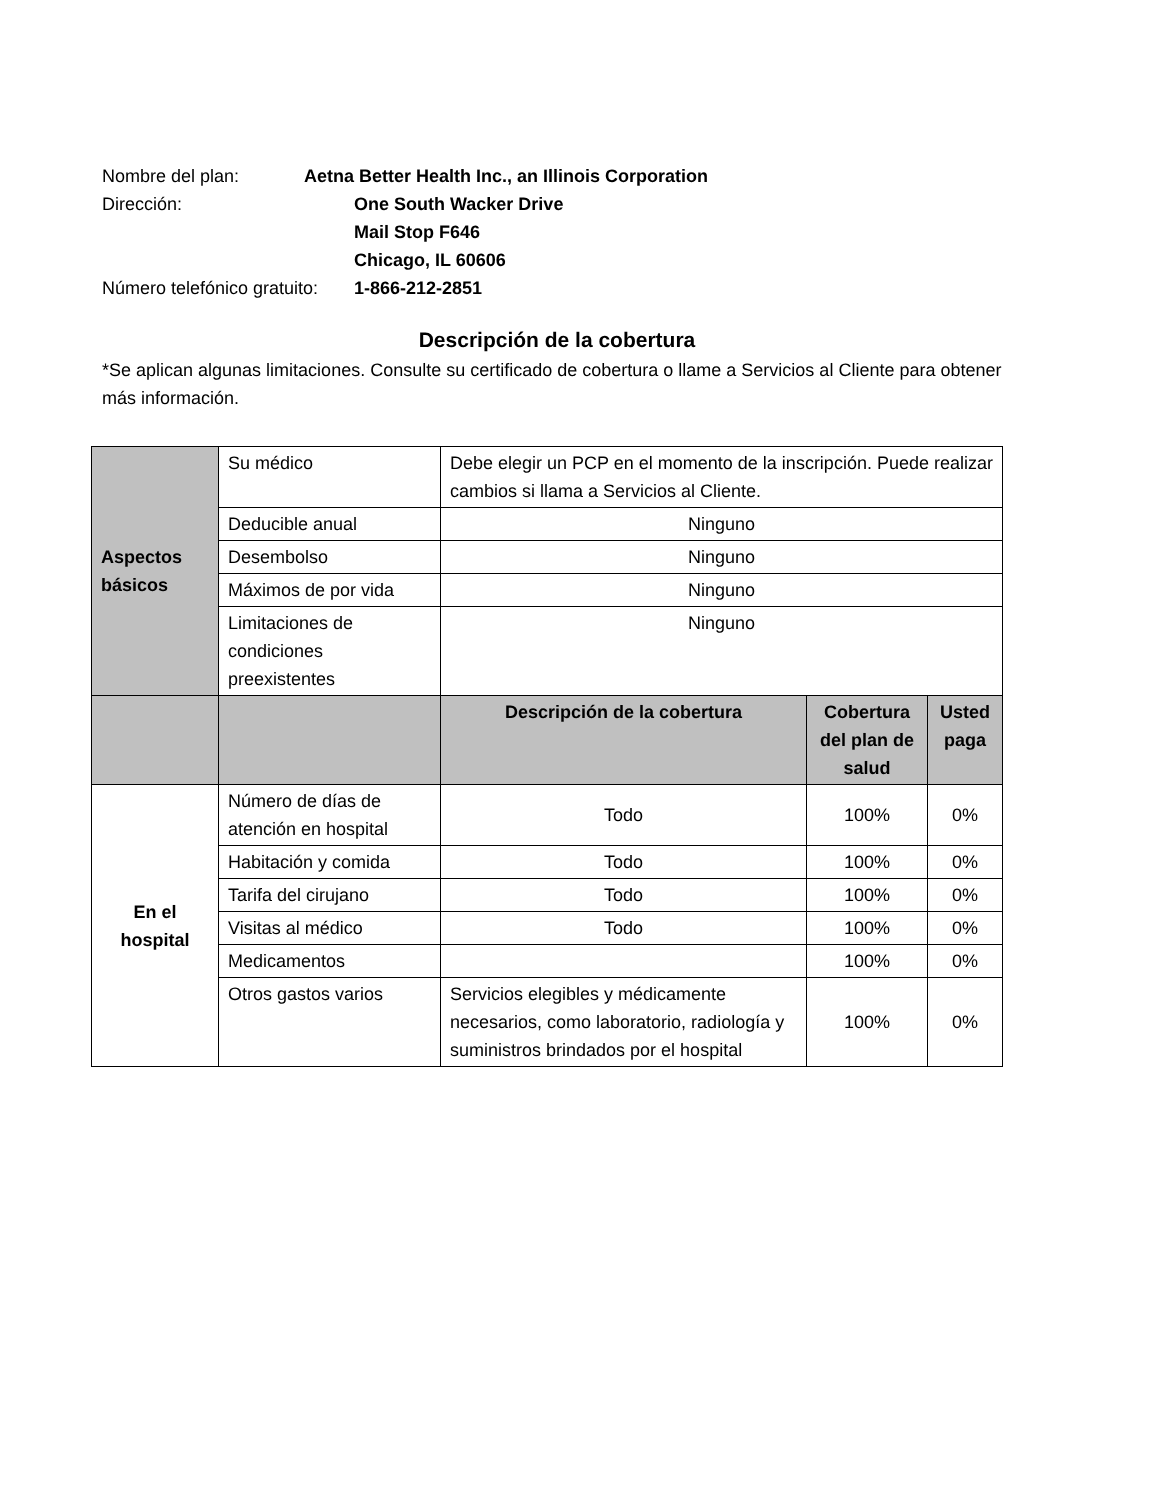Nombre del plan: Aetna Better Health Inc., an Illinois Corporation
Dirección: One South Wacker Drive
Mail Stop F646
Chicago, IL 60606
Número telefónico gratuito:
1-866-212-2851
Descripción de la cobertura
*Se aplican algunas limitaciones. Consulte su certificado de cobertura o llame a Servicios al Cliente para obtener más información.
| Aspectos básicos | Su médico | Debe elegir un PCP en el momento de la inscripción. Puede realizar cambios si llama a Servicios al Cliente. | | |
| | Deducible anual | Ninguno | | |
| | Desembolso | Ninguno | | |
| | Máximos de por vida | Ninguno | | |
| | Limitaciones de condiciones preexistentes | Ninguno | | |
| | | Descripción de la cobertura | Cobertura del plan de salud | Usted paga |
| En el hospital | Número de días de atención en hospital | Todo | 100% | 0% |
| | Habitación y comida | Todo | 100% | 0% |
| | Tarifa del cirujano | Todo | 100% | 0% |
| | Visitas al médico | Todo | 100% | 0% |
| | Medicamentos | | 100% | 0% |
| | Otros gastos varios | Servicios elegibles y médicamente necesarios, como laboratorio, radiología y suministros brindados por el hospital | 100% | 0% |